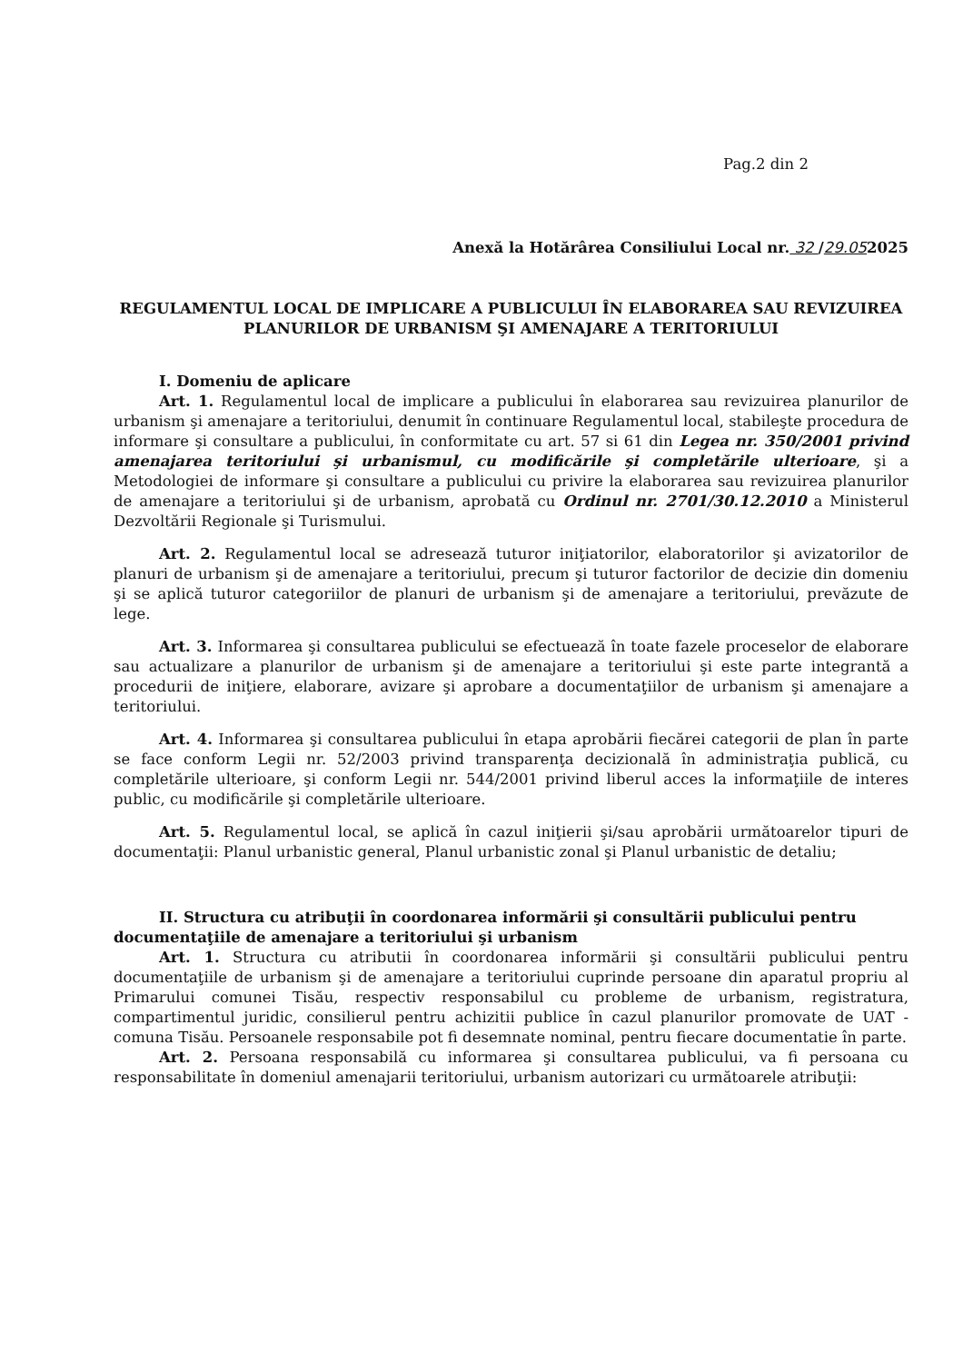Pag.2 din 2
Anexă la Hotărârea Consiliului Local nr. 32 /29.052025
REGULAMENTUL LOCAL DE IMPLICARE A PUBLICULUI ÎN ELABORAREA SAU REVIZUIREA PLANURILOR DE URBANISM ŞI AMENAJARE A TERITORIULUI
I. Domeniu de aplicare
Art. 1. Regulamentul local de implicare a publicului în elaborarea sau revizuirea planurilor de urbanism şi amenajare a teritoriului, denumit în continuare Regulamentul local, stabileşte procedura de informare şi consultare a publicului, în conformitate cu art. 57 si 61 din Legea nr. 350/2001 privind amenajarea teritoriului şi urbanismul, cu modificările şi completările ulterioare, şi a Metodologiei de informare şi consultare a publicului cu privire la elaborarea sau revizuirea planurilor de amenajare a teritoriului şi de urbanism, aprobată cu Ordinul nr. 2701/30.12.2010 a Ministerul Dezvoltării Regionale şi Turismului.
Art. 2. Regulamentul local se adresează tuturor iniţiatorilor, elaboratorilor şi avizatorilor de planuri de urbanism şi de amenajare a teritoriului, precum şi tuturor factorilor de decizie din domeniu şi se aplică tuturor categoriilor de planuri de urbanism şi de amenajare a teritoriului, prevăzute de lege.
Art. 3. Informarea şi consultarea publicului se efectuează în toate fazele proceselor de elaborare sau actualizare a planurilor de urbanism şi de amenajare a teritoriului şi este parte integrantă a procedurii de iniţiere, elaborare, avizare şi aprobare a documentaţiilor de urbanism şi amenajare a teritoriului.
Art. 4. Informarea şi consultarea publicului în etapa aprobării fiecărei categorii de plan în parte se face conform Legii nr. 52/2003 privind transparenţa decizională în administraţia publică, cu completările ulterioare, şi conform Legii nr. 544/2001 privind liberul acces la informaţiile de interes public, cu modificările şi completările ulterioare.
Art. 5. Regulamentul local, se aplică în cazul iniţierii şi/sau aprobării următoarelor tipuri de documentaţii: Planul urbanistic general, Planul urbanistic zonal şi Planul urbanistic de detaliu;
II. Structura cu atribuţii în coordonarea informării şi consultării publicului pentru documentaţiile de amenajare a teritoriului şi urbanism
Art. 1. Structura cu atributii în coordonarea informării şi consultării publicului pentru documentaţiile de urbanism şi de amenajare a teritoriului cuprinde persoane din aparatul propriu al Primarului comunei Tisău, respectiv responsabilul cu probleme de urbanism, registratura, compartimentul juridic, consilierul pentru achizitii publice în cazul planurilor promovate de UAT - comuna Tisău. Persoanele responsabile pot fi desemnate nominal, pentru fiecare documentatie în parte.
Art. 2. Persoana responsabilă cu informarea şi consultarea publicului, va fi persoana cu responsabilitate în domeniul amenajarii teritoriului, urbanism autorizari cu următoarele atribuţii: